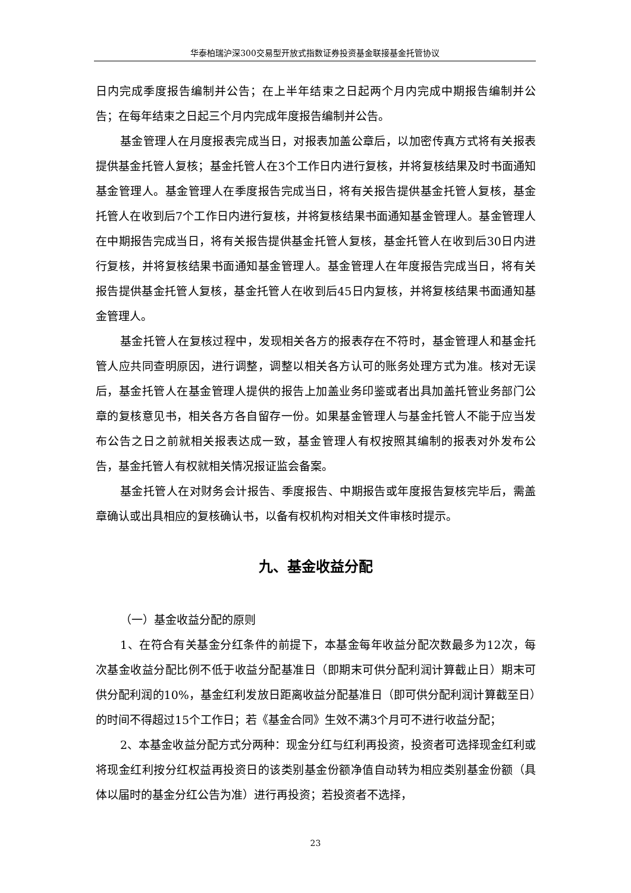华泰柏瑞沪深300交易型开放式指数证券投资基金联接基金托管协议
日内完成季度报告编制并公告；在上半年结束之日起两个月内完成中期报告编制并公告；在每年结束之日起三个月内完成年度报告编制并公告。
基金管理人在月度报表完成当日，对报表加盖公章后，以加密传真方式将有关报表提供基金托管人复核；基金托管人在3个工作日内进行复核，并将复核结果及时书面通知基金管理人。基金管理人在季度报告完成当日，将有关报告提供基金托管人复核，基金托管人在收到后7个工作日内进行复核，并将复核结果书面通知基金管理人。基金管理人在中期报告完成当日，将有关报告提供基金托管人复核，基金托管人在收到后30日内进行复核，并将复核结果书面通知基金管理人。基金管理人在年度报告完成当日，将有关报告提供基金托管人复核，基金托管人在收到后45日内复核，并将复核结果书面通知基金管理人。
基金托管人在复核过程中，发现相关各方的报表存在不符时，基金管理人和基金托管人应共同查明原因，进行调整，调整以相关各方认可的账务处理方式为准。核对无误后，基金托管人在基金管理人提供的报告上加盖业务印鉴或者出具加盖托管业务部门公章的复核意见书，相关各方各自留存一份。如果基金管理人与基金托管人不能于应当发布公告之日之前就相关报表达成一致，基金管理人有权按照其编制的报表对外发布公告，基金托管人有权就相关情况报证监会备案。
基金托管人在对财务会计报告、季度报告、中期报告或年度报告复核完毕后，需盖章确认或出具相应的复核确认书，以备有权机构对相关文件审核时提示。
九、基金收益分配
（一）基金收益分配的原则
1、在符合有关基金分红条件的前提下，本基金每年收益分配次数最多为12次，每次基金收益分配比例不低于收益分配基准日（即期末可供分配利润计算截止日）期末可供分配利润的10%，基金红利发放日距离收益分配基准日（即可供分配利润计算截至日）的时间不得超过15个工作日；若《基金合同》生效不满3个月可不进行收益分配；
2、本基金收益分配方式分两种：现金分红与红利再投资，投资者可选择现金红利或将现金红利按分红权益再投资日的该类别基金份额净值自动转为相应类别基金份额（具体以届时的基金分红公告为准）进行再投资；若投资者不选择，
23